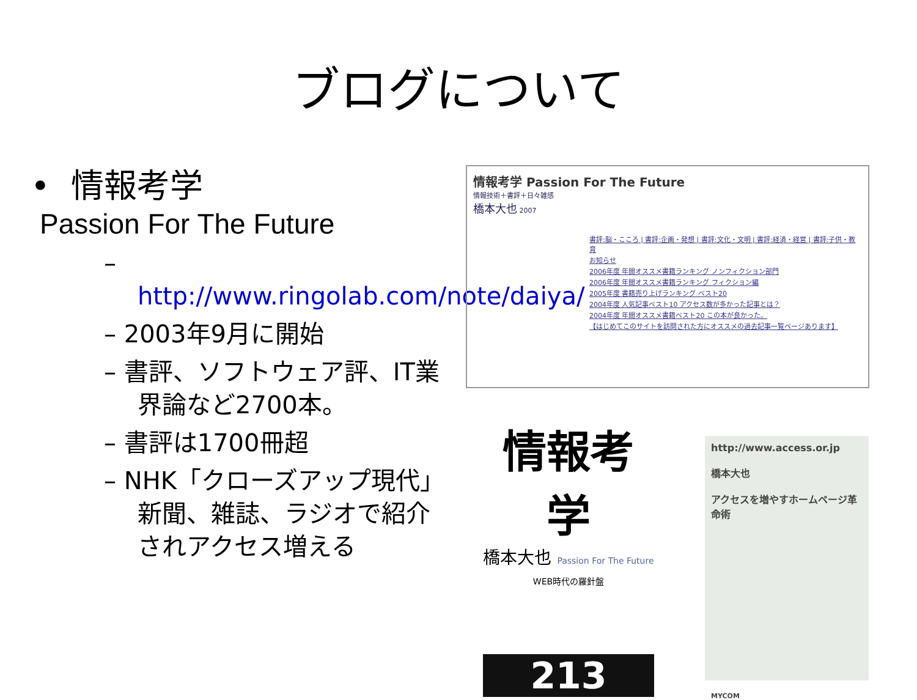ブログについて
• 情報考学
Passion For The Future
– http://www.ringolab.com/note/daiya/
– 2003年9月に開始
– 書評、ソフトウェア評、IT業界論など2700本。
– 書評は1700冊超
– NHK「クローズアップ現代」新聞、雑誌、ラジオで紹介されアクセス増える
情報考学 Passion For The Future
情報技術＋書評＋日々雑感
橋本大也 2007
書評:脳・こころ | 書評:企画・発想 | 書評:文化・文明 | 書評:経済・経営 | 書評:子供・教育
お知らせ
2006年度 年間オススメ書籍ランキング ノンフィクション部門
2006年度 年間オススメ書籍ランキング フィクション編
2005年度 書籍売り上げランキング ベスト20
2004年度 人気記事ベスト10 アクセス数が多かった記事とは？
2004年度 年間オススメ書籍ベスト20 この本が良かった。
【はじめてこのサイトを訪問された方にオススメの過去記事一覧ページあります】
情報考学
橋本大也 Passion For The Future
WEB時代の羅針盤
213
http://www.access.or.jp
橋本大也
アクセスを増やすホームページ革命術
MYCOM